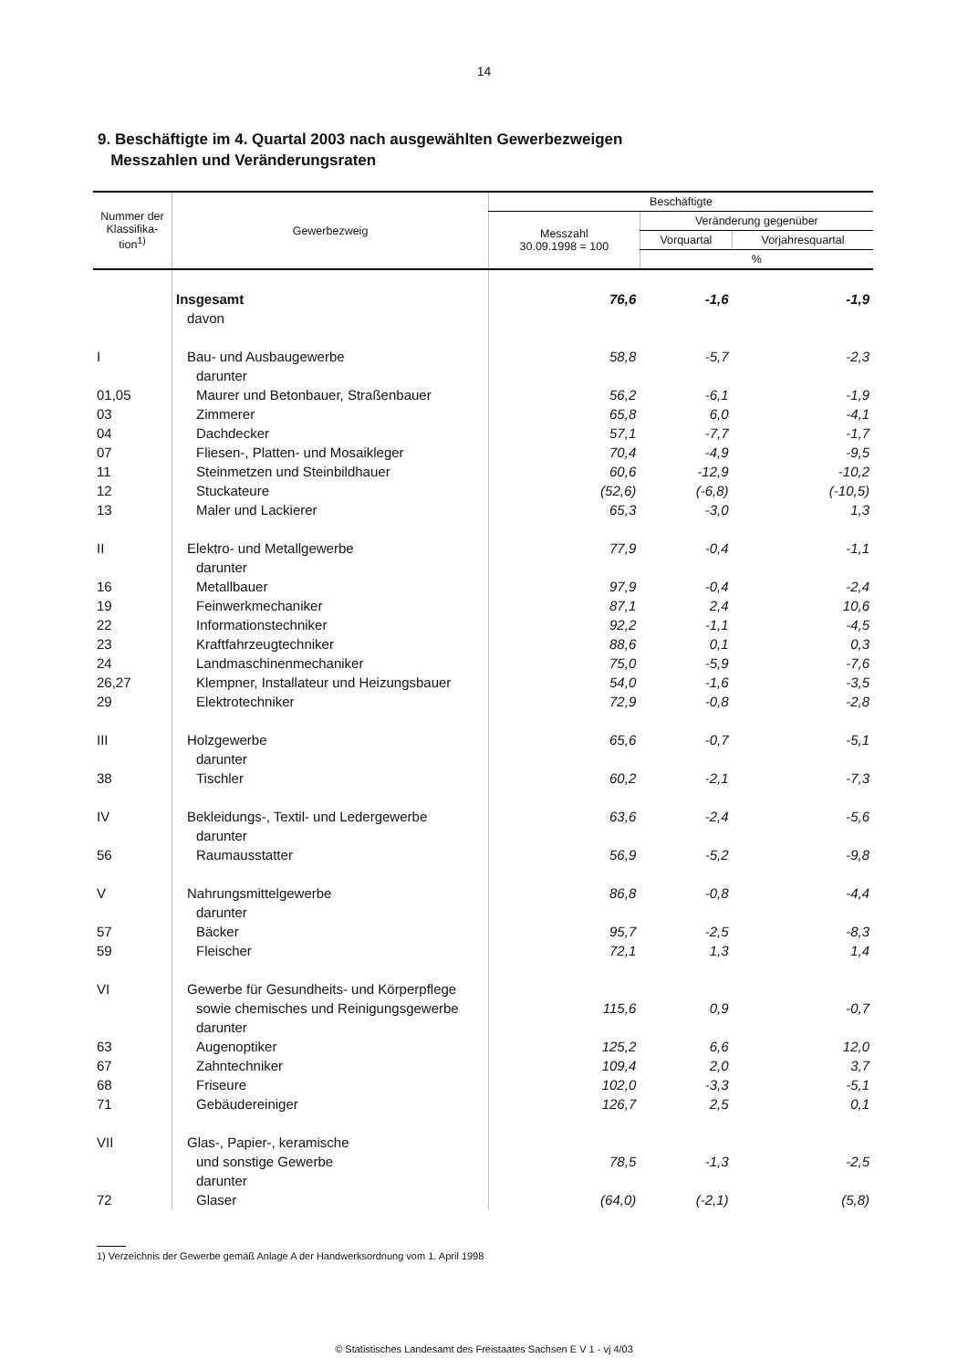14
9. Beschäftigte im 4. Quartal 2003 nach ausgewählten Gewerbezweigen
Messzahlen und Veränderungsraten
| Nummer der Klassifika- tion<sup>1)</sup> | Gewerbezweig | Beschäftigte | | |
| --- | --- | --- | --- | --- |
| | | Messzahl 30.09.1998 = 100 | Veränderung gegenüber | |
| | | | Vorquartal | Vorjahresquartal |
| | | | % | |
| | Insgesamt | 76,6 | -1,6 | -1,9 |
| | davon | | | |
| I | Bau- und Ausbaugewerbe | 58,8 | -5,7 | -2,3 |
| | darunter | | | |
| 01,05 | Maurer und Betonbauer, Straßenbauer | 56,2 | -6,1 | -1,9 |
| 03 | Zimmerer | 65,8 | 6,0 | -4,1 |
| 04 | Dachdecker | 57,1 | -7,7 | -1,7 |
| 07 | Fliesen-, Platten- und Mosaikleger | 70,4 | -4,9 | -9,5 |
| 11 | Steinmetzen und Steinbildhauer | 60,6 | -12,9 | -10,2 |
| 12 | Stuckateure | (52,6) | (-6,8) | (-10,5) |
| 13 | Maler und Lackierer | 65,3 | -3,0 | 1,3 |
| II | Elektro- und Metallgewerbe | 77,9 | -0,4 | -1,1 |
| | darunter | | | |
| 16 | Metallbauer | 97,9 | -0,4 | -2,4 |
| 19 | Feinwerkmechaniker | 87,1 | 2,4 | 10,6 |
| 22 | Informationstechniker | 92,2 | -1,1 | -4,5 |
| 23 | Kraftfahrzeugtechniker | 88,6 | 0,1 | 0,3 |
| 24 | Landmaschinenmechaniker | 75,0 | -5,9 | -7,6 |
| 26,27 | Klempner, Installateur und Heizungsbauer | 54,0 | -1,6 | -3,5 |
| 29 | Elektrotechniker | 72,9 | -0,8 | -2,8 |
| III | Holzgewerbe | 65,6 | -0,7 | -5,1 |
| | darunter | | | |
| 38 | Tischler | 60,2 | -2,1 | -7,3 |
| IV | Bekleidungs-, Textil- und Ledergewerbe | 63,6 | -2,4 | -5,6 |
| | darunter | | | |
| 56 | Raumausstatter | 56,9 | -5,2 | -9,8 |
| V | Nahrungsmittelgewerbe | 86,8 | -0,8 | -4,4 |
| | darunter | | | |
| 57 | Bäcker | 95,7 | -2,5 | -8,3 |
| 59 | Fleischer | 72,1 | 1,3 | 1,4 |
| VI | Gewerbe für Gesundheits- und Körperpflege | | | |
| | sowie chemisches und Reinigungsgewerbe | 115,6 | 0,9 | -0,7 |
| | darunter | | | |
| 63 | Augenoptiker | 125,2 | 6,6 | 12,0 |
| 67 | Zahntechniker | 109,4 | 2,0 | 3,7 |
| 68 | Friseure | 102,0 | -3,3 | -5,1 |
| 71 | Gebäudereiniger | 126,7 | 2,5 | 0,1 |
| VII | Glas-, Papier-, keramische | | | |
| | und sonstige Gewerbe | 78,5 | -1,3 | -2,5 |
| | darunter | | | |
| 72 | Glaser | (64,0) | (-2,1) | (5,8) |
1) Verzeichnis der Gewerbe gemäß Anlage A der Handwerksordnung vom 1. April 1998
© Statistisches Landesamt des Freistaates Sachsen E V 1 - vj 4/03